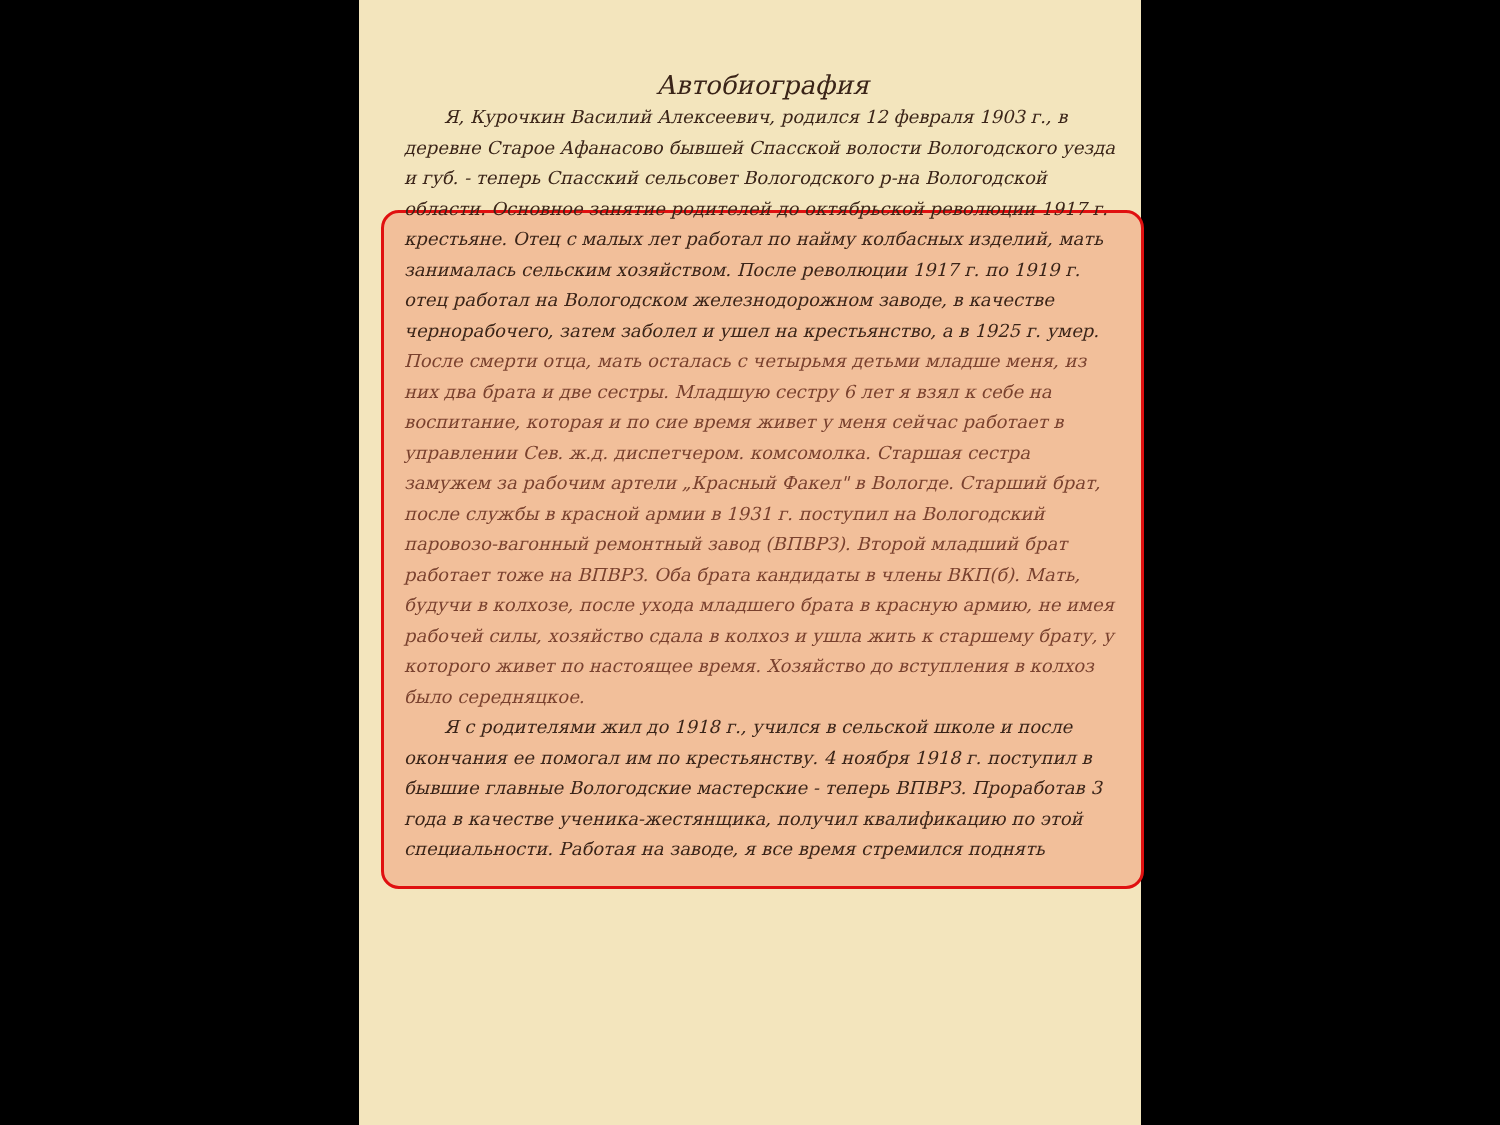Автобиография
Я, Курочкин Василий Алексеевич, родился 12 февраля 1903 г., в деревне Старое Афанасово бывшей Спасской волости Вологодского уезда и губ. - теперь Спасский сельсовет Вологодского р-на Вологодской области. Основное занятие родителей до октябрьской революции 1917 г. крестьяне. Отец с малых лет работал по найму колбасных изделий, мать занималась сельским хозяйством. После революции 1917 г. по 1919 г. отец работал на Вологодском железнодорожном заводе, в качестве чернорабочего, затем заболел и ушел на крестьянство, а в 1925 г. умер.
После смерти отца, мать осталась с четырьмя детьми младше меня, из них два брата и две сестры. Младшую сестру 6 лет я взял к себе на воспитание, которая и по сие время живет у меня сейчас работает в управлении Сев. ж.д. диспетчером. комсомолка. Старшая сестра замужем за рабочим артели „Красный Факел" в Вологде. Старший брат, после службы в красной армии в 1931 г. поступил на Вологодский паровозо-вагонный ремонтный завод (ВПВРЗ). Второй младший брат работает тоже на ВПВРЗ. Оба брата кандидаты в члены ВКП(б). Мать, будучи в колхозе, после ухода младшего брата в красную армию, не имея рабочей силы, хозяйство сдала в колхоз и ушла жить к старшему брату, у которого живет по настоящее время. Хозяйство до вступления в колхоз было середняцкое.
Я с родителями жил до 1918 г., учился в сельской школе и после окончания ее помогал им по крестьянству. 4 ноября 1918 г. поступил в бывшие главные Вологодские мастерские - теперь ВПВРЗ. Проработав 3 года в качестве ученика-жестянщика, получил квалификацию по этой специальности. Работая на заводе, я все время стремился поднять